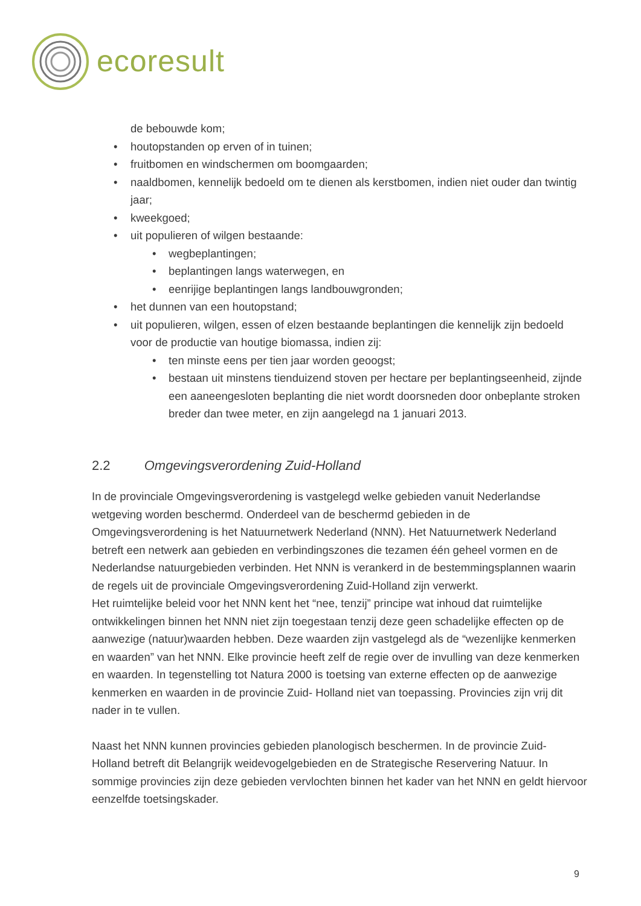ecoresult
de bebouwde kom;
• houtopstanden op erven of in tuinen;
• fruitbomen en windschermen om boomgaarden;
• naaldbomen, kennelijk bedoeld om te dienen als kerstbomen, indien niet ouder dan twintig jaar;
• kweekgoed;
• uit populieren of wilgen bestaande:
• wegbeplantingen;
• beplantingen langs waterwegen, en
• eenrijige beplantingen langs landbouwgronden;
• het dunnen van een houtopstand;
• uit populieren, wilgen, essen of elzen bestaande beplantingen die kennelijk zijn bedoeld voor de productie van houtige biomassa, indien zij:
• ten minste eens per tien jaar worden geoogst;
• bestaan uit minstens tienduizend stoven per hectare per beplantingseenheid, zijnde een aaneengesloten beplanting die niet wordt doorsneden door onbeplante stroken breder dan twee meter, en zijn aangelegd na 1 januari 2013.
2.2 Omgevingsverordening Zuid-Holland
In de provinciale Omgevingsverordening is vastgelegd welke gebieden vanuit Nederlandse wetgeving worden beschermd. Onderdeel van de beschermd gebieden in de Omgevingsverordening is het Natuurnetwerk Nederland (NNN). Het Natuurnetwerk Nederland betreft een netwerk aan gebieden en verbindingszones die tezamen één geheel vormen en de Nederlandse natuurgebieden verbinden. Het NNN is verankerd in de bestemmingsplannen waarin de regels uit de provinciale Omgevingsverordening Zuid-Holland zijn verwerkt.
Het ruimtelijke beleid voor het NNN kent het “nee, tenzij” principe wat inhoud dat ruimtelijke ontwikkelingen binnen het NNN niet zijn toegestaan tenzij deze geen schadelijke effecten op de aanwezige (natuur)waarden hebben. Deze waarden zijn vastgelegd als de “wezenlijke kenmerken en waarden” van het NNN. Elke provincie heeft zelf de regie over de invulling van deze kenmerken en waarden. In tegenstelling tot Natura 2000 is toetsing van externe effecten op de aanwezige kenmerken en waarden in de provincie Zuid- Holland niet van toepassing. Provincies zijn vrij dit nader in te vullen.
Naast het NNN kunnen provincies gebieden planologisch beschermen. In de provincie Zuid- Holland betreft dit Belangrijk weidevogelgebieden en de Strategische Reservering Natuur. In sommige provincies zijn deze gebieden vervlochten binnen het kader van het NNN en geldt hiervoor eenzelfde toetsingskader.
9